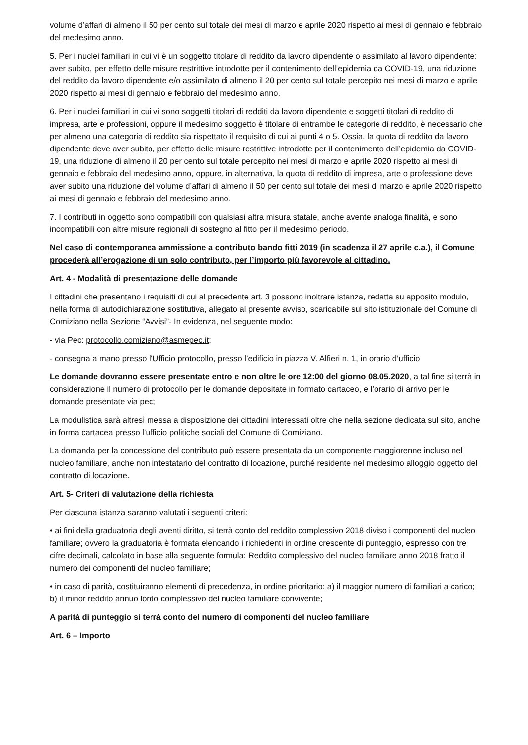volume d’affari di almeno il 50 per cento sul totale dei mesi di marzo e aprile 2020 rispetto ai mesi di gennaio e febbraio del medesimo anno.
5. Per i nuclei familiari in cui vi è un soggetto titolare di reddito da lavoro dipendente o assimilato al lavoro dipendente: aver subito, per effetto delle misure restrittive introdotte per il contenimento dell’epidemia da COVID-19, una riduzione del reddito da lavoro dipendente e/o assimilato di almeno il 20 per cento sul totale percepito nei mesi di marzo e aprile 2020 rispetto ai mesi di gennaio e febbraio del medesimo anno.
6. Per i nuclei familiari in cui vi sono soggetti titolari di redditi da lavoro dipendente e soggetti titolari di reddito di impresa, arte e professioni, oppure il medesimo soggetto è titolare di entrambe le categorie di reddito, è necessario che per almeno una categoria di reddito sia rispettato il requisito di cui ai punti 4 o 5. Ossia, la quota di reddito da lavoro dipendente deve aver subito, per effetto delle misure restrittive introdotte per il contenimento dell’epidemia da COVID-19, una riduzione di almeno il 20 per cento sul totale percepito nei mesi di marzo e aprile 2020 rispetto ai mesi di gennaio e febbraio del medesimo anno, oppure, in alternativa, la quota di reddito di impresa, arte o professione deve aver subito una riduzione del volume d’affari di almeno il 50 per cento sul totale dei mesi di marzo e aprile 2020 rispetto ai mesi di gennaio e febbraio del medesimo anno.
7. I contributi in oggetto sono compatibili con qualsiasi altra misura statale, anche avente analoga finalità, e sono incompatibili con altre misure regionali di sostegno al fitto per il medesimo periodo.
Nel caso di contemporanea ammissione a contributo bando fitti 2019 (in scadenza il 27 aprile c.a.), il Comune procederà all’erogazione di un solo contributo, per l’importo più favorevole al cittadino.
Art. 4 - Modalità di presentazione delle domande
I cittadini che presentano i requisiti di cui al precedente art. 3 possono inoltrare istanza, redatta su apposito modulo, nella forma di autodichiarazione sostitutiva, allegato al presente avviso, scaricabile sul sito istituzionale del Comune di Comiziano nella Sezione “Avvisi”- In evidenza, nel seguente modo:
- via Pec: protocollo.comiziano@asmepec.it;
- consegna a mano presso l’Ufficio protocollo, presso l’edificio in piazza V. Alfieri n. 1, in orario d’ufficio
Le domande dovranno essere presentate entro e non oltre le ore 12:00 del giorno 08.05.2020, a tal fine si terrà in considerazione il numero di protocollo per le domande depositate in formato cartaceo, e l’orario di arrivo per le domande presentate via pec;
La modulistica sarà altresì messa a disposizione dei cittadini interessati oltre che nella sezione dedicata sul sito, anche in forma cartacea presso l’ufficio politiche sociali del Comune di Comiziano.
La domanda per la concessione del contributo può essere presentata da un componente maggiorenne incluso nel nucleo familiare, anche non intestatario del contratto di locazione, purché residente nel medesimo alloggio oggetto del contratto di locazione.
Art. 5- Criteri di valutazione della richiesta
Per ciascuna istanza saranno valutati i seguenti criteri:
• ai fini della graduatoria degli aventi diritto, si terrà conto del reddito complessivo 2018 diviso i componenti del nucleo familiare; ovvero la graduatoria è formata elencando i richiedenti in ordine crescente di punteggio, espresso con tre cifre decimali, calcolato in base alla seguente formula: Reddito complessivo del nucleo familiare anno 2018 fratto il numero dei componenti del nucleo familiare;
• in caso di parità, costituiranno elementi di precedenza, in ordine prioritario: a) il maggior numero di familiari a carico; b) il minor reddito annuo lordo complessivo del nucleo familiare convivente;
A parità di punteggio si terrà conto del numero di componenti del nucleo familiare
Art. 6 – Importo